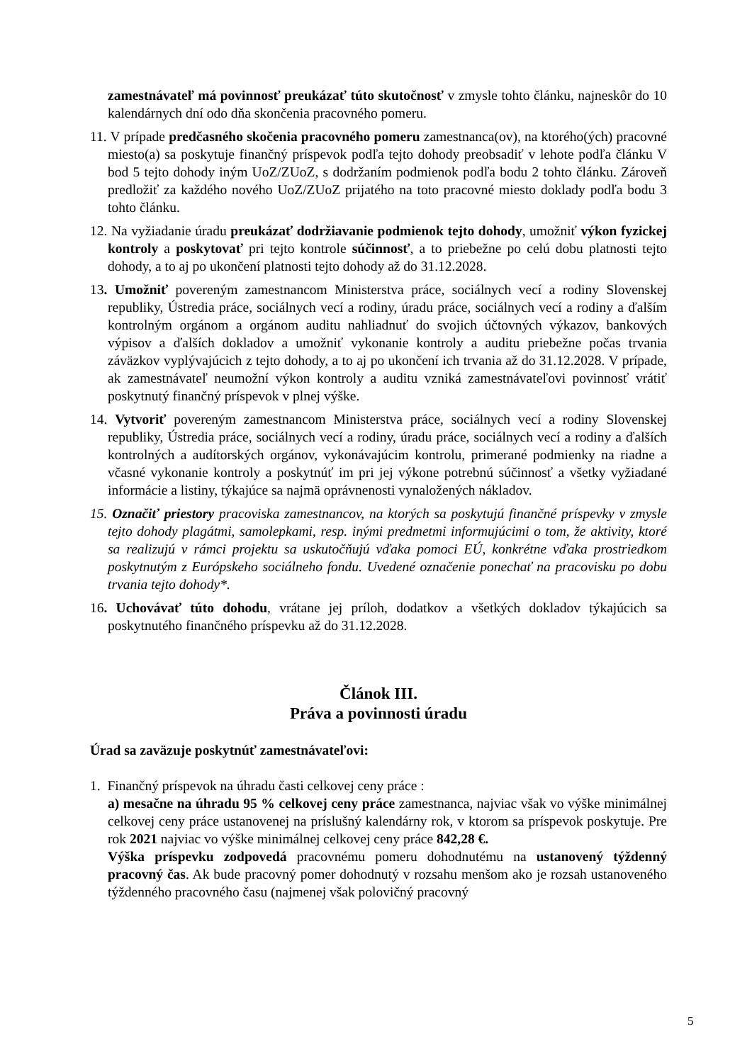zamestnávateľ má povinnosť preukázať túto skutočnosť v zmysle tohto článku, najneskôr do 10 kalendárnych dní odo dňa skončenia pracovného pomeru.
11. V prípade predčasného skočenia pracovného pomeru zamestnanca(ov), na ktorého(ých) pracovné miesto(a) sa poskytuje finančný príspevok podľa tejto dohody preobsadiť v lehote podľa článku V bod 5 tejto dohody iným UoZ/ZUoZ, s dodržaním podmienok podľa bodu 2 tohto článku. Zároveň predložiť za každého nového UoZ/ZUoZ prijatého na toto pracovné miesto doklady podľa bodu 3 tohto článku.
12. Na vyžiadanie úradu preukázať dodržiavanie podmienok tejto dohody, umožniť výkon fyzickej kontroly a poskytovať pri tejto kontrole súčinnosť, a to priebežne po celú dobu platnosti tejto dohody, a to aj po ukončení platnosti tejto dohody až do 31.12.2028.
13. Umožniť povereným zamestnancom Ministerstva práce, sociálnych vecí a rodiny Slovenskej republiky, Ústredia práce, sociálnych vecí a rodiny, úradu práce, sociálnych vecí a rodiny a ďalším kontrolným orgánom a orgánom auditu nahliadnuť do svojich účtovných výkazov, bankových výpisov a ďalších dokladov a umožniť vykonanie kontroly a auditu priebežne počas trvania záväzkov vyplývajúcich z tejto dohody, a to aj po ukončení ich trvania až do 31.12.2028. V prípade, ak zamestnávateľ neumožní výkon kontroly a auditu vzniká zamestnávateľovi povinnosť vrátiť poskytnutý finančný príspevok v plnej výške.
14. Vytvoriť povereným zamestnancom Ministerstva práce, sociálnych vecí a rodiny Slovenskej republiky, Ústredia práce, sociálnych vecí a rodiny, úradu práce, sociálnych vecí a rodiny a ďalších kontrolných a audítorských orgánov, vykonávajúcim kontrolu, primerané podmienky na riadne a včasné vykonanie kontroly a poskytnúť im pri jej výkone potrebnú súčinnosť a všetky vyžiadané informácie a listiny, týkajúce sa najmä oprávnenosti vynaložených nákladov.
15. Označiť priestory pracoviska zamestnancov, na ktorých sa poskytujú finančné príspevky v zmysle tejto dohody plagátmi, samolepkami, resp. inými predmetmi informujúcimi o tom, že aktivity, ktoré sa realizujú v rámci projektu sa uskutočňujú vďaka pomoci EÚ, konkrétne vďaka prostriedkom poskytnutým z Európskeho sociálneho fondu. Uvedené označenie ponechať na pracovisku po dobu trvania tejto dohody*.
16. Uchovávať túto dohodu, vrátane jej príloh, dodatkov a všetkých dokladov týkajúcich sa poskytnutého finančného príspevku až do 31.12.2028.
Článok III.
Práva a povinnosti úradu
Úrad sa zaväzuje poskytnúť zamestnávateľovi:
1. Finančný príspevok na úhradu časti celkovej ceny práce :
a) mesačne na úhradu 95 % celkovej ceny práce zamestnanca, najviac však vo výške minimálnej celkovej ceny práce ustanovenej na príslušný kalendárny rok, v ktorom sa príspevok poskytuje. Pre rok 2021 najviac vo výške minimálnej celkovej ceny práce 842,28 €.
Výška príspevku zodpovedá pracovnému pomeru dohodnutému na ustanovený týždenný pracovný čas. Ak bude pracovný pomer dohodnutý v rozsahu menšom ako je rozsah ustanoveného týždenného pracovného času (najmenej však polovičný pracovný
5